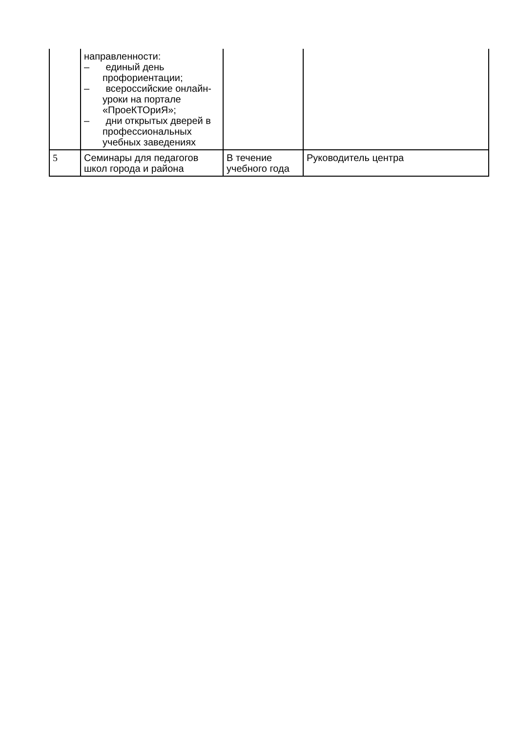| | направленности: – единый день профориентации; – всероссийские онлайн-уроки на портале «ПроеКТОриЯ»; – дни открытых дверей в профессиональных учебных заведениях | | |
| 5 | Семинары для педагогов школ города и района | В течение учебного года | Руководитель центра |